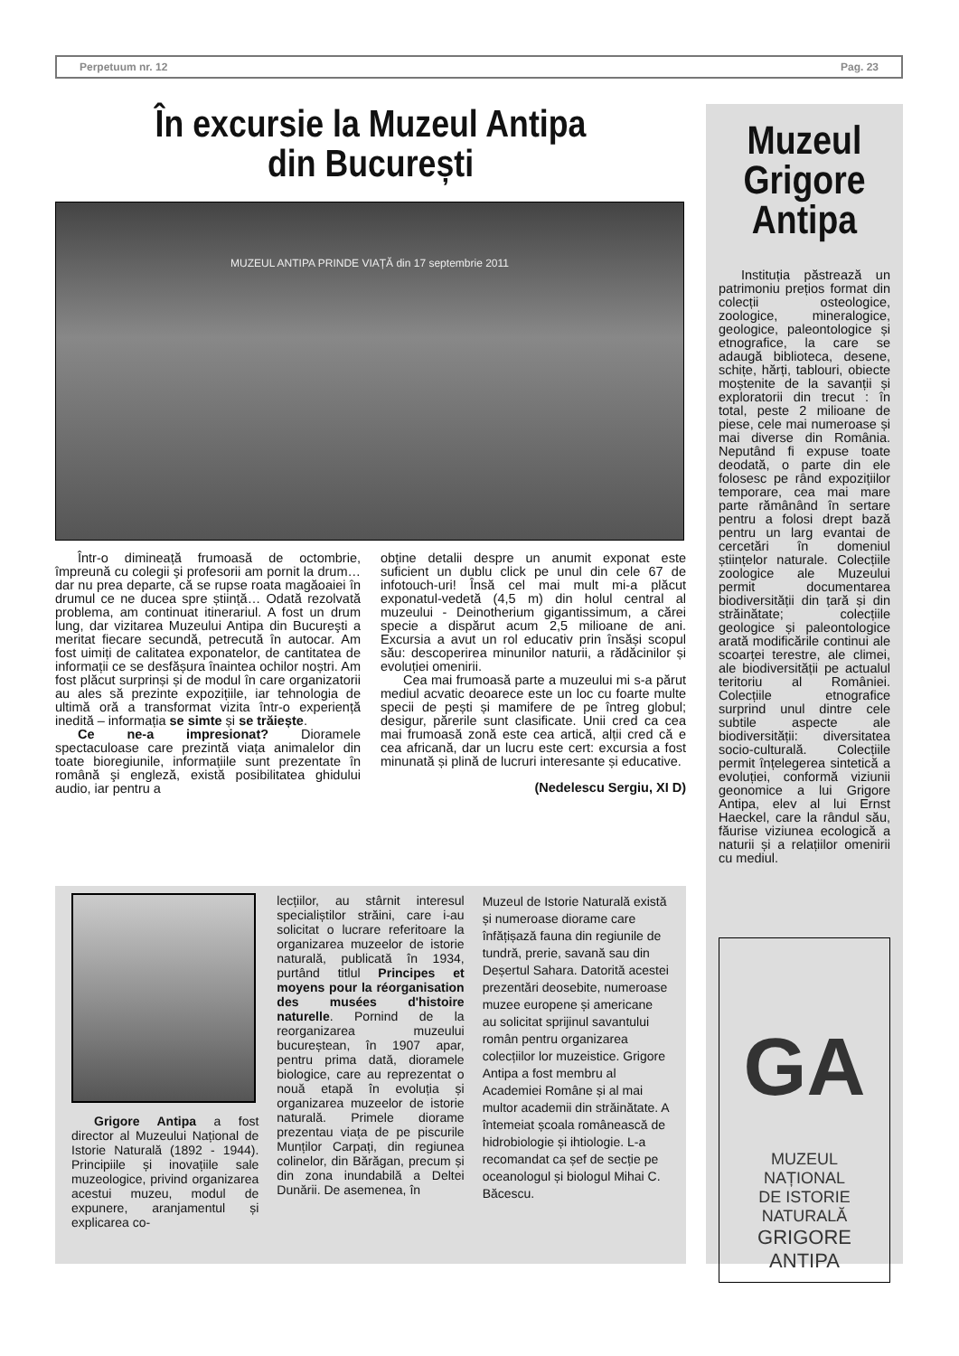Perpetuum nr. 12 Pag. 23
În excursie la Muzeul Antipa
din București
MUZEUL ANTIPA PRINDE VIAȚĂ din 17 septembrie 2011
Într-o dimineață frumoasă de octombrie, împreună cu colegii şi profesorii am pornit la drum… dar nu prea departe, că se rupse roata magăoaiei în drumul ce ne ducea spre știință… Odată rezolvată problema, am continuat itinerariul. A fost un drum lung, dar vizitarea Muzeului Antipa din Bucureşti a meritat fiecare secundă, petrecută în autocar. Am fost uimiți de calitatea exponatelor, de cantitatea de informații ce se desfășura înaintea ochilor noștri. Am fost plăcut surprinși și de modul în care organizatorii au ales să prezinte expozițiile, iar tehnologia de ultimă oră a transformat vizita într-o experiență inedită – informația se simte și se trăiește.
Ce ne-a impresionat? Dioramele spectaculoase care prezintă viața animalelor din toate bioregiunile, informațiile sunt prezentate în română şi engleză, există posibilitatea ghidului audio, iar pentru a
obține detalii despre un anumit exponat este suficient un dublu click pe unul din cele 67 de infotouch-uri! Însă cel mai mult mi-a plăcut exponatul-vedetă (4,5 m) din holul central al muzeului - Deinotherium gigantissimum, a cărei specie a dispărut acum 2,5 milioane de ani. Excursia a avut un rol educativ prin însăși scopul său: descoperirea minunilor naturii, a rădăcinilor și evoluției omenirii.
Cea mai frumoasă parte a muzeului mi s-a părut mediul acvatic deoarece este un loc cu foarte multe specii de pești și mamifere de pe întreg globul; desigur, părerile sunt clasificate. Unii cred ca cea mai frumoasă zonă este cea artică, alții cred că e cea africană, dar un lucru este cert: excursia a fost minunată și plină de lucruri interesante și educative.
(Nedelescu Sergiu, XI D)
Grigore Antipa a fost director al Muzeului Național de Istorie Naturală (1892 - 1944). Principiile și inovațiile sale muzeologice, privind organizarea acestui muzeu, modul de expunere, aranjamentul și explicarea co-
lecțiilor, au stârnit interesul specialiștilor străini, care i-au solicitat o lucrare referitoare la organizarea muzeelor de istorie naturală, publicată în 1934, purtând titlul Principes et moyens pour la réorganisation des musées d'histoire naturelle. Pornind de la reorganizarea muzeului bucureștean, în 1907 apar, pentru prima dată, dioramele biologice, care au reprezentat o nouă etapă în evoluția și organizarea muzeelor de istorie naturală. Primele diorame prezentau viața de pe piscurile Munților Carpați, din regiunea colinelor, din Bărăgan, precum și din zona inundabilă a Deltei Dunării. De asemenea, în
Muzeul de Istorie Naturală există și numeroase diorame care înfățișază fauna din regiunile de tundră, prerie, savană sau din Deșertul Sahara. Datorită acestei prezentări deosebite, numeroase muzee europene și americane au solicitat sprijinul savantului român pentru organizarea colecțiilor lor muzeistice. Grigore Antipa a fost membru al Academiei Române și al mai multor academii din străinătate. A întemeiat școala românească de hidrobiologie și ihtiologie. L-a recomandat ca șef de secție pe oceanologul și biologul Mihai C. Băcescu.
Muzeul Grigore Antipa
Instituția păstrează un patrimoniu prețios format din colecții osteologice, zoologice, mineralogice, geologice, paleontologice și etnografice, la care se adaugă biblioteca, desene, schițe, hărți, tablouri, obiecte moștenite de la savanții și exploratorii din trecut : în total, peste 2 milioane de piese, cele mai numeroase și mai diverse din România. Neputând fi expuse toate deodată, o parte din ele folosesc pe rând expozițiilor temporare, cea mai mare parte rămânând în sertare pentru a folosi drept bază pentru un larg evantai de cercetări în domeniul științelor naturale. Colecțiile zoologice ale Muzeului permit documentarea biodiversității din țară și din străinătate; colecțiile geologice și paleontologice arată modificările continui ale scoarței terestre, ale climei, ale biodiversității pe actualul teritoriu al României. Colecțiile etnografice surprind unul dintre cele subtile aspecte ale biodiversității: diversitatea socio-culturală. Colecțiile permit înțelegerea sintetică a evoluției, conformă viziunii geonomice a lui Grigore Antipa, elev al lui Ernst Haeckel, care la rândul său, făurise viziunea ecologică a naturii și a relațiilor omenirii cu mediul.
GA
MUZEUL NAȚIONAL
DE ISTORIE NATURALĂ
GRIGORE ANTIPA